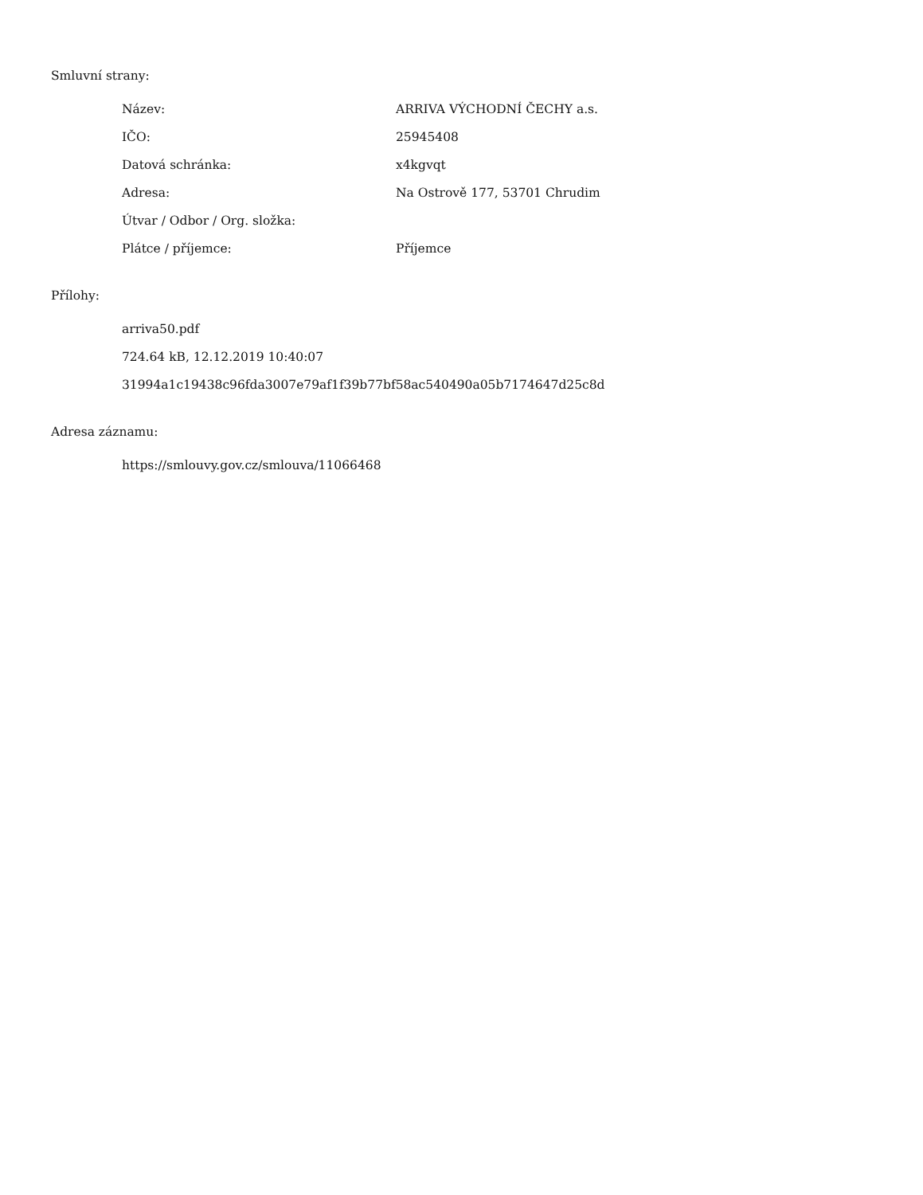Smluvní strany:
| Název: | ARRIVA VÝCHODNÍ ČECHY a.s. |
| IČO: | 25945408 |
| Datová schránka: | x4kgvqt |
| Adresa: | Na Ostrově 177, 53701 Chrudim |
| Útvar / Odbor / Org. složka: | |
| Plátce / příjemce: | Příjemce |
Přílohy:
arriva50.pdf
724.64 kB, 12.12.2019 10:40:07
31994a1c19438c96fda3007e79af1f39b77bf58ac540490a05b7174647d25c8d
Adresa záznamu:
https://smlouvy.gov.cz/smlouva/11066468